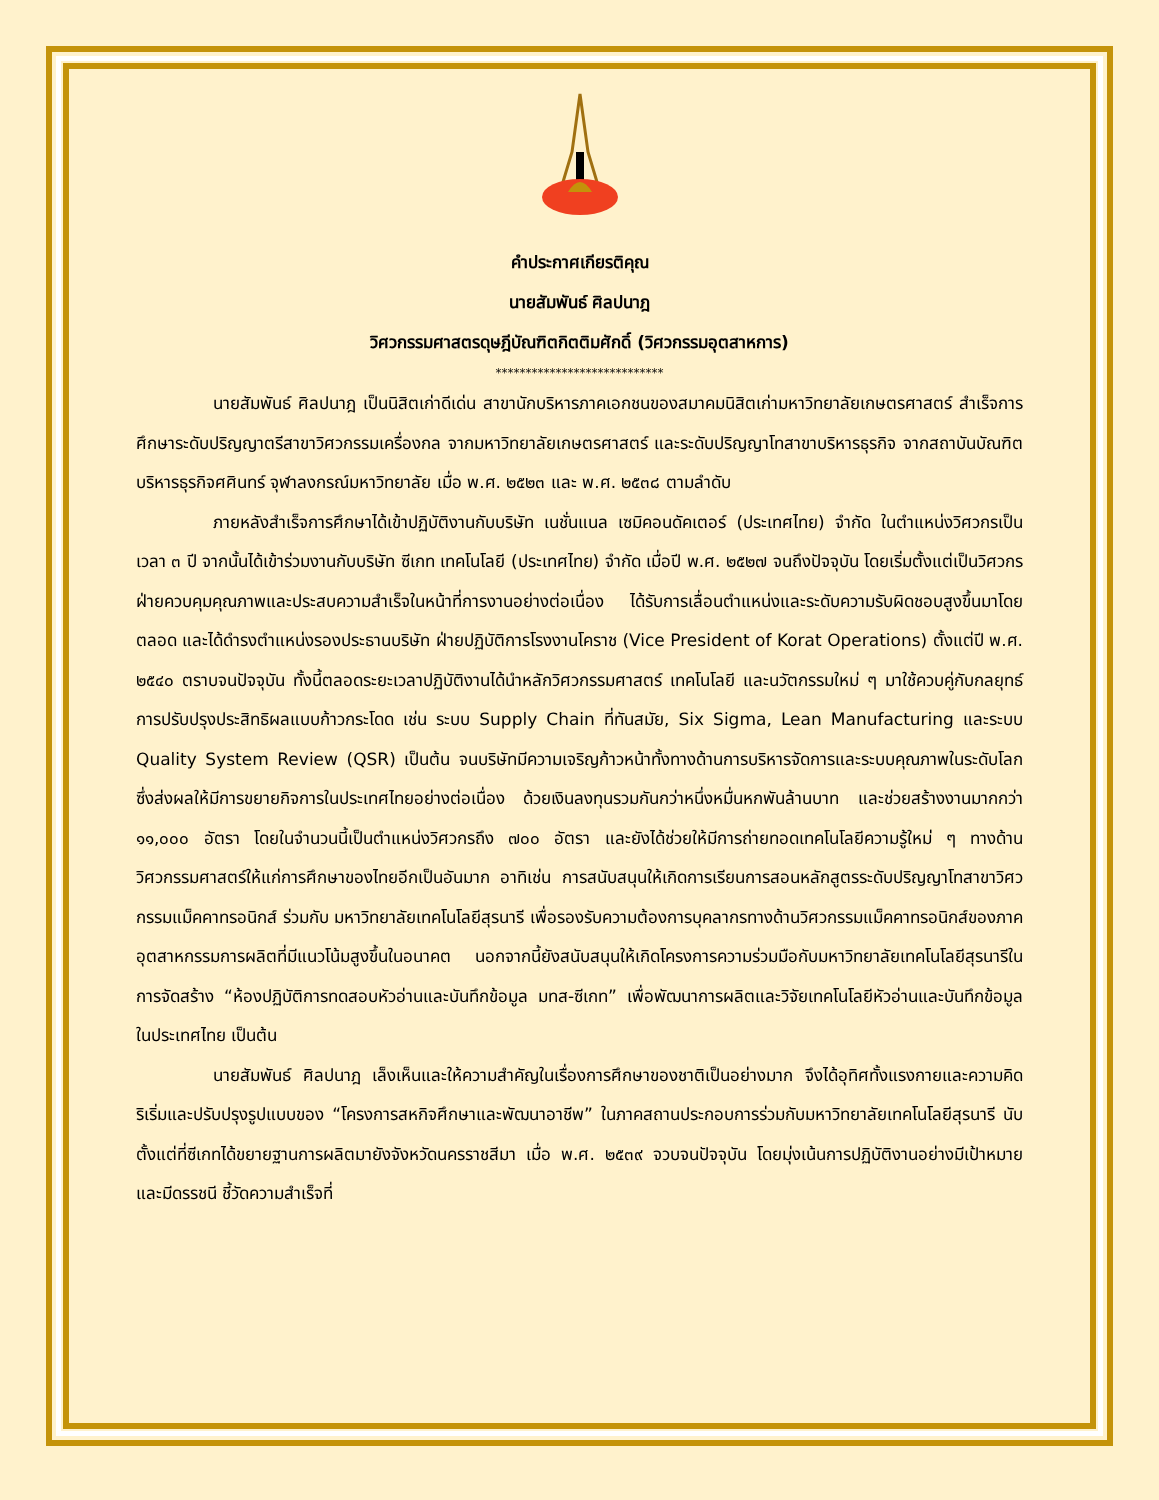คำประกาศเกียรติคุณ
นายสัมพันธ์ ศิลปนาฎ
วิศวกรรมศาสตรดุษฎีบัณฑิตกิตติมศักดิ์ (วิศวกรรมอุตสาหการ)
****************************
นายสัมพันธ์ ศิลปนาฎ เป็นนิสิตเก่าดีเด่น สาขานักบริหารภาคเอกชนของสมาคมนิสิตเก่ามหาวิทยาลัยเกษตรศาสตร์ สำเร็จการศึกษาระดับปริญญาตรีสาขาวิศวกรรมเครื่องกล จากมหาวิทยาลัยเกษตรศาสตร์ และระดับปริญญาโทสาขาบริหารธุรกิจ จากสถาบันบัณฑิตบริหารธุรกิจศศินทร์ จุฬาลงกรณ์มหาวิทยาลัย เมื่อ พ.ศ. ๒๕๒๓ และ พ.ศ. ๒๕๓๘ ตามลำดับ
ภายหลังสำเร็จการศึกษาได้เข้าปฏิบัติงานกับบริษัท เนชั่นแนล เซมิคอนดัคเตอร์ (ประเทศไทย) จำกัด ในตำแหน่งวิศวกรเป็นเวลา ๓ ปี จากนั้นได้เข้าร่วมงานกับบริษัท ซีเกท เทคโนโลยี (ประเทศไทย) จำกัด เมื่อปี พ.ศ. ๒๕๒๗ จนถึงปัจจุบัน โดยเริ่มตั้งแต่เป็นวิศวกรฝ่ายควบคุมคุณภาพและประสบความสำเร็จในหน้าที่การงานอย่างต่อเนื่อง ได้รับการเลื่อนตำแหน่งและระดับความรับผิดชอบสูงขึ้นมาโดยตลอด และได้ดำรงตำแหน่งรองประธานบริษัท ฝ่ายปฏิบัติการโรงงานโคราช (Vice President of Korat Operations) ตั้งแต่ปี พ.ศ. ๒๕๔๐ ตราบจนปัจจุบัน ทั้งนี้ตลอดระยะเวลาปฏิบัติงานได้นำหลักวิศวกรรมศาสตร์ เทคโนโลยี และนวัตกรรมใหม่ ๆ มาใช้ควบคู่กับกลยุทธ์การปรับปรุงประสิทธิผลแบบก้าวกระโดด เช่น ระบบ Supply Chain ที่ทันสมัย, Six Sigma, Lean Manufacturing และระบบ Quality System Review (QSR) เป็นต้น จนบริษัทมีความเจริญก้าวหน้าทั้งทางด้านการบริหารจัดการและระบบคุณภาพในระดับโลก ซึ่งส่งผลให้มีการขยายกิจการในประเทศไทยอย่างต่อเนื่อง ด้วยเงินลงทุนรวมกันกว่าหนึ่งหมื่นหกพันล้านบาท และช่วยสร้างงานมากกว่า ๑๑,๐๐๐ อัตรา โดยในจำนวนนี้เป็นตำแหน่งวิศวกรถึง ๗๐๐ อัตรา และยังได้ช่วยให้มีการถ่ายทอดเทคโนโลยีความรู้ใหม่ ๆ ทางด้านวิศวกรรมศาสตร์ให้แก่การศึกษาของไทยอีกเป็นอันมาก อาทิเช่น การสนับสนุนให้เกิดการเรียนการสอนหลักสูตรระดับปริญญาโทสาขาวิศวกรรมแม็คคาทรอนิกส์ ร่วมกับ มหาวิทยาลัยเทคโนโลยีสุรนารี เพื่อรองรับความต้องการบุคลากรทางด้านวิศวกรรมแม็คคาทรอนิกส์ของภาค อุตสาหกรรมการผลิตที่มีแนวโน้มสูงขึ้นในอนาคต นอกจากนี้ยังสนับสนุนให้เกิดโครงการความร่วมมือกับมหาวิทยาลัยเทคโนโลยีสุรนารีในการจัดสร้าง “ห้องปฏิบัติการทดสอบหัวอ่านและบันทึกข้อมูล มทส-ซีเกท” เพื่อพัฒนาการผลิตและวิจัยเทคโนโลยีหัวอ่านและบันทึกข้อมูลในประเทศไทย เป็นต้น
นายสัมพันธ์ ศิลปนาฎ เล็งเห็นและให้ความสำคัญในเรื่องการศึกษาของชาติเป็นอย่างมาก จึงได้อุทิศทั้งแรงกายและความคิด ริเริ่มและปรับปรุงรูปแบบของ “โครงการสหกิจศึกษาและพัฒนาอาชีพ” ในภาคสถานประกอบการร่วมกับมหาวิทยาลัยเทคโนโลยีสุรนารี นับตั้งแต่ที่ซีเกทได้ขยายฐานการผลิตมายังจังหวัดนครราชสีมา เมื่อ พ.ศ. ๒๕๓๙ จวบจนปัจจุบัน โดยมุ่งเน้นการปฏิบัติงานอย่างมีเป้าหมายและมีดรรชนี ชี้วัดความสำเร็จที่